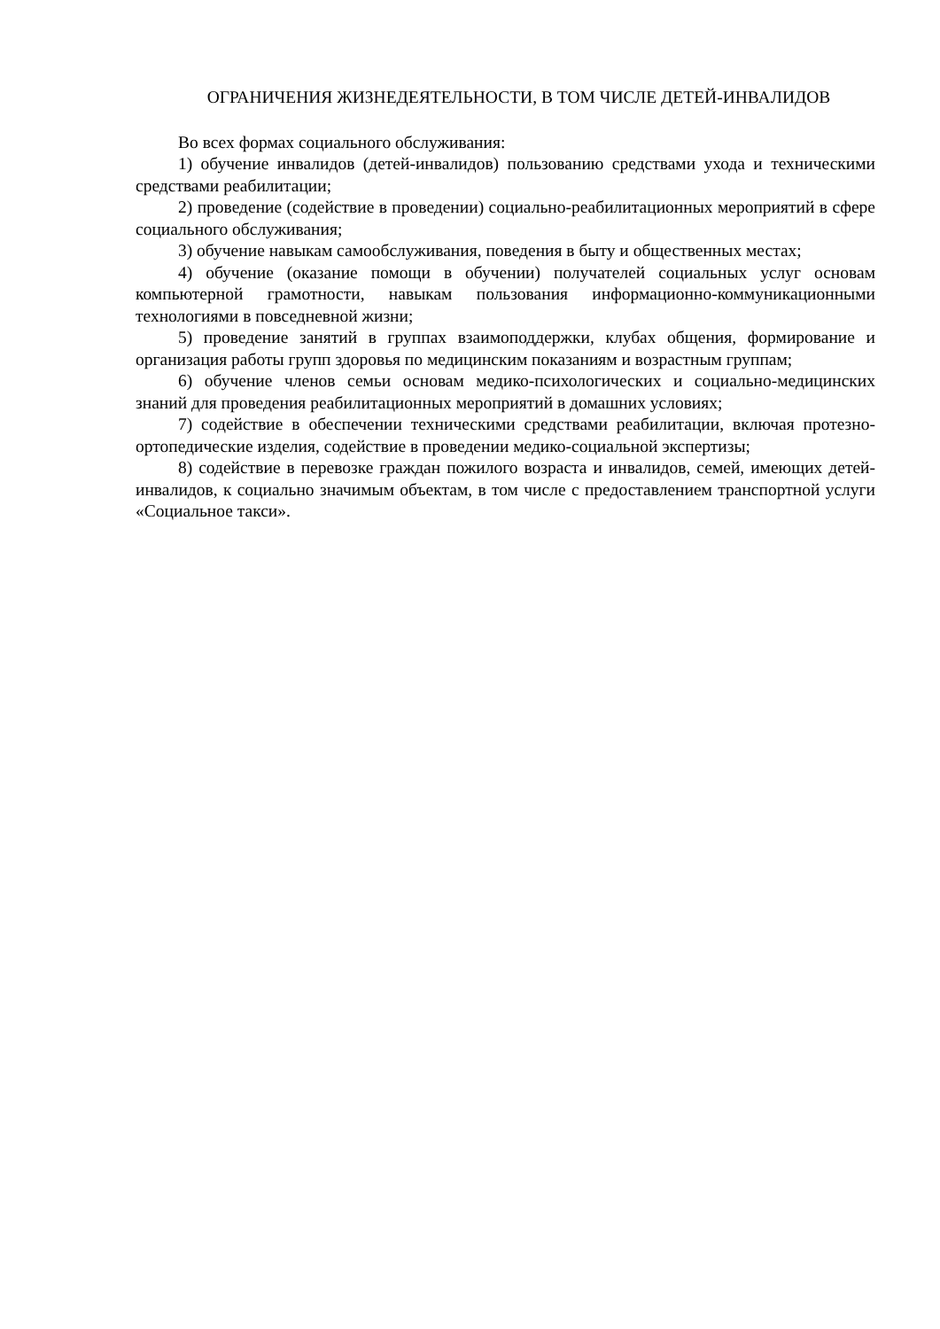ОГРАНИЧЕНИЯ ЖИЗНЕДЕЯТЕЛЬНОСТИ, В ТОМ ЧИСЛЕ ДЕТЕЙ-ИНВАЛИДОВ
Во всех формах социального обслуживания:
1) обучение инвалидов (детей-инвалидов) пользованию средствами ухода и техническими средствами реабилитации;
2) проведение (содействие в проведении) социально-реабилитационных мероприятий в сфере социального обслуживания;
3) обучение навыкам самообслуживания, поведения в быту и общественных местах;
4) обучение (оказание помощи в обучении) получателей социальных услуг основам компьютерной грамотности, навыкам пользования информационно-коммуникационными технологиями в повседневной жизни;
5) проведение занятий в группах взаимоподдержки, клубах общения, формирование и организация работы групп здоровья по медицинским показаниям и возрастным группам;
6) обучение членов семьи основам медико-психологических и социально-медицинских знаний для проведения реабилитационных мероприятий в домашних условиях;
7) содействие в обеспечении техническими средствами реабилитации, включая протезно-ортопедические изделия, содействие в проведении медико-социальной экспертизы;
8) содействие в перевозке граждан пожилого возраста и инвалидов, семей, имеющих детей-инвалидов, к социально значимым объектам, в том числе с предоставлением транспортной услуги «Социальное такси».